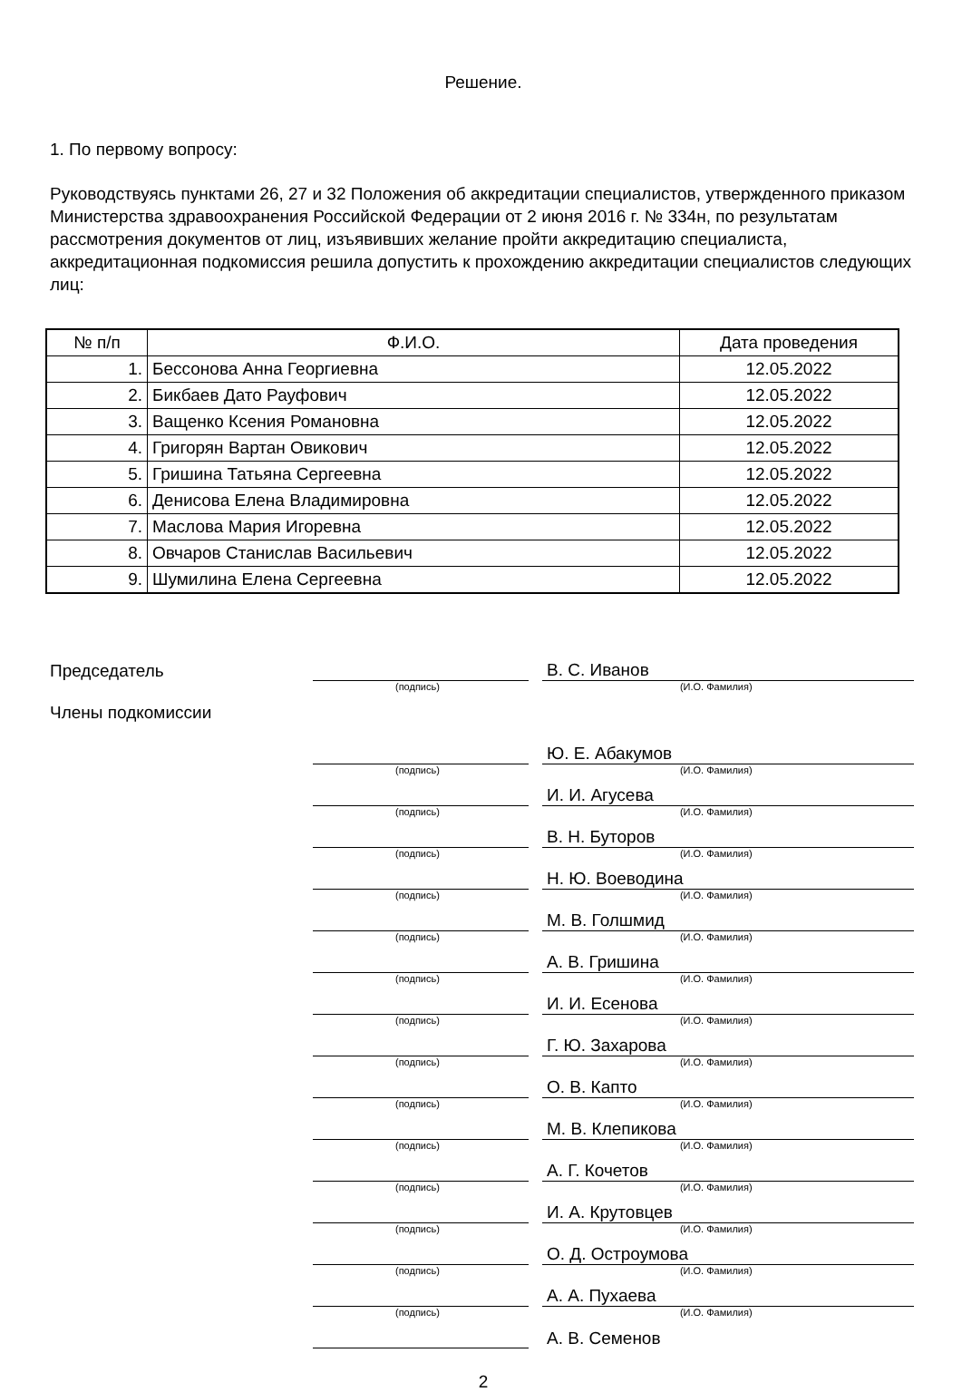Решение.
1. По первому вопросу:
Руководствуясь пунктами 26, 27 и 32 Положения об аккредитации специалистов, утвержденного приказом Министерства здравоохранения Российской Федерации от 2 июня 2016 г. № 334н, по результатам рассмотрения документов от лиц, изъявивших желание пройти аккредитацию специалиста, аккредитационная подкомиссия решила допустить к прохождению аккредитации специалистов следующих лиц:
| № п/п | Ф.И.О. | Дата проведения |
| --- | --- | --- |
| 1. | Бессонова Анна Георгиевна | 12.05.2022 |
| 2. | Бикбаев Дато Рауфович | 12.05.2022 |
| 3. | Ващенко Ксения Романовна | 12.05.2022 |
| 4. | Григорян Вартан Овикович | 12.05.2022 |
| 5. | Гришина Татьяна Сергеевна | 12.05.2022 |
| 6. | Денисова Елена Владимировна | 12.05.2022 |
| 7. | Маслова Мария Игоревна | 12.05.2022 |
| 8. | Овчаров Станислав Васильевич | 12.05.2022 |
| 9. | Шумилина Елена Сергеевна | 12.05.2022 |
Председатель
В. С. Иванов
(подпись) (И.О. Фамилия)
Члены подкомиссии
Ю. Е. Абакумов
(подпись) (И.О. Фамилия)
И. И. Агусева
(подпись) (И.О. Фамилия)
В. Н. Буторов
(подпись) (И.О. Фамилия)
Н. Ю. Воеводина
(подпись) (И.О. Фамилия)
М. В. Голшмид
(подпись) (И.О. Фамилия)
А. В. Гришина
(подпись) (И.О. Фамилия)
И. И. Есенова
(подпись) (И.О. Фамилия)
Г. Ю. Захарова
(подпись) (И.О. Фамилия)
О. В. Капто
(подпись) (И.О. Фамилия)
М. В. Клепикова
(подпись) (И.О. Фамилия)
А. Г. Кочетов
(подпись) (И.О. Фамилия)
И. А. Крутовцев
(подпись) (И.О. Фамилия)
О. Д. Остроумова
(подпись) (И.О. Фамилия)
А. А. Пухаева
(подпись) (И.О. Фамилия)
А. В. Семенов
2